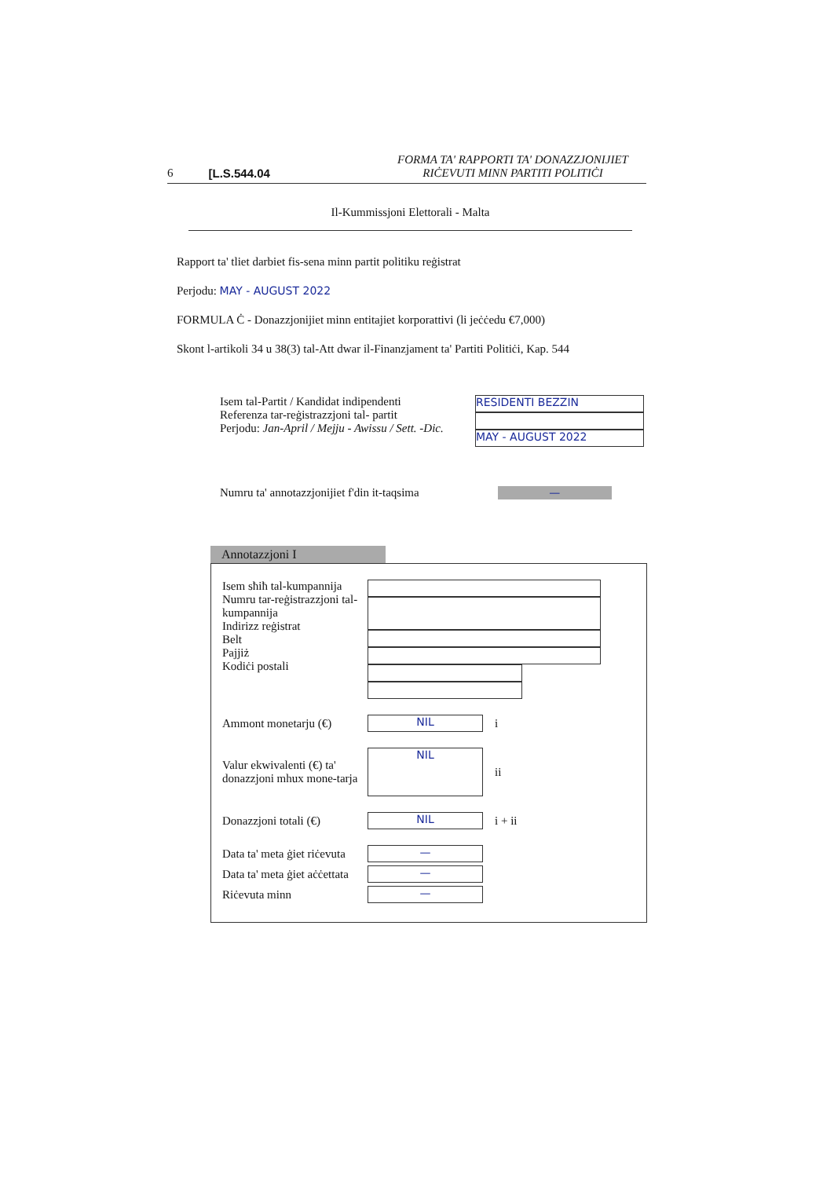6 [L.S.544.04 FORMA TA' RAPPORTI TA' DONAZZJONIJIET
RIĊEVUTI MINN PARTITI POLITIĊI
Il-Kummissjoni Elettorali - Malta
Rapport ta' tliet darbiet fis-sena minn partit politiku reġistrat
Perjodu: MAY - AUGUST 2022
FORMULA Ċ - Donazzjonijiet minn entitajiet korporattivi (li jeċċedu €7,000)
Skont l-artikoli 34 u 38(3) tal-Att dwar il-Finanzjament ta' Partiti Politiċi, Kap. 544
Isem tal-Partit / Kandidat indipendenti
Referenza tar-reġistrazzjoni tal- partit
Perjodu: Jan-April / Mejju - Awissu / Sett. -Dic.
RESIDENTI BEZZIN
MAY - AUGUST 2022
Numru ta' annotazzjonijiet f'din it-taqsima —
Annotazzjoni I
Isem sħiħ tal-kumpannija
Numru tar-reġistrazzjoni tal-kumpannija
Indirizz reġistrat
Belt
Pajjiż
Kodiċi postali
Ammont monetarju (€) NIL i
Valur ekwivalenti (€) ta' donazzjoni mhux mone-tarja NIL ii
Donazzjoni totali (€) NIL i + ii
Data ta' meta ġiet riċevuta —
Data ta' meta ġiet aċċettata —
Riċevuta minn —